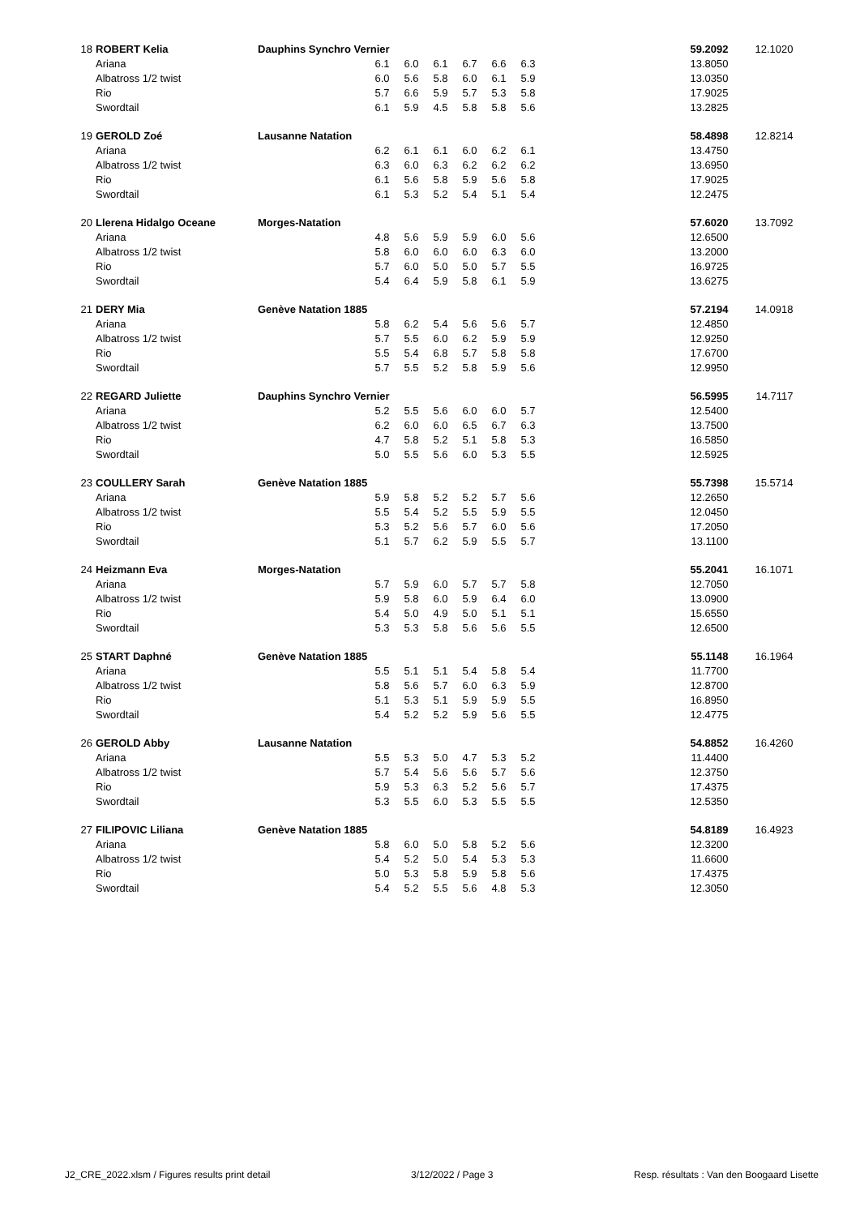| 18 | ROBERT Kelia | Dauphins Synchro Vernier | | | | | | | | 59.2092 | 12.1020 |
| | Ariana | | 6.1 | 6.0 | 6.1 | 6.7 | 6.6 | 6.3 | | 13.8050 | |
| | Albatross 1/2 twist | | 6.0 | 5.6 | 5.8 | 6.0 | 6.1 | 5.9 | | 13.0350 | |
| | Rio | | 5.7 | 6.6 | 5.9 | 5.7 | 5.3 | 5.8 | | 17.9025 | |
| | Swordtail | | 6.1 | 5.9 | 4.5 | 5.8 | 5.8 | 5.6 | | 13.2825 | |
| 19 | GEROLD Zoé | Lausanne Natation | | | | | | | | 58.4898 | 12.8214 |
| | Ariana | | 6.2 | 6.1 | 6.1 | 6.0 | 6.2 | 6.1 | | 13.4750 | |
| | Albatross 1/2 twist | | 6.3 | 6.0 | 6.3 | 6.2 | 6.2 | 6.2 | | 13.6950 | |
| | Rio | | 6.1 | 5.6 | 5.8 | 5.9 | 5.6 | 5.8 | | 17.9025 | |
| | Swordtail | | 6.1 | 5.3 | 5.2 | 5.4 | 5.1 | 5.4 | | 12.2475 | |
| 20 | Llerena Hidalgo Oceane | Morges-Natation | | | | | | | | 57.6020 | 13.7092 |
| | Ariana | | 4.8 | 5.6 | 5.9 | 5.9 | 6.0 | 5.6 | | 12.6500 | |
| | Albatross 1/2 twist | | 5.8 | 6.0 | 6.0 | 6.0 | 6.3 | 6.0 | | 13.2000 | |
| | Rio | | 5.7 | 6.0 | 5.0 | 5.0 | 5.7 | 5.5 | | 16.9725 | |
| | Swordtail | | 5.4 | 6.4 | 5.9 | 5.8 | 6.1 | 5.9 | | 13.6275 | |
| 21 | DERY Mia | Genève Natation 1885 | | | | | | | | 57.2194 | 14.0918 |
| | Ariana | | 5.8 | 6.2 | 5.4 | 5.6 | 5.6 | 5.7 | | 12.4850 | |
| | Albatross 1/2 twist | | 5.7 | 5.5 | 6.0 | 6.2 | 5.9 | 5.9 | | 12.9250 | |
| | Rio | | 5.5 | 5.4 | 6.8 | 5.7 | 5.8 | 5.8 | | 17.6700 | |
| | Swordtail | | 5.7 | 5.5 | 5.2 | 5.8 | 5.9 | 5.6 | | 12.9950 | |
| 22 | REGARD Juliette | Dauphins Synchro Vernier | | | | | | | | 56.5995 | 14.7117 |
| | Ariana | | 5.2 | 5.5 | 5.6 | 6.0 | 6.0 | 5.7 | | 12.5400 | |
| | Albatross 1/2 twist | | 6.2 | 6.0 | 6.0 | 6.5 | 6.7 | 6.3 | | 13.7500 | |
| | Rio | | 4.7 | 5.8 | 5.2 | 5.1 | 5.8 | 5.3 | | 16.5850 | |
| | Swordtail | | 5.0 | 5.5 | 5.6 | 6.0 | 5.3 | 5.5 | | 12.5925 | |
| 23 | COULLERY Sarah | Genève Natation 1885 | | | | | | | | 55.7398 | 15.5714 |
| | Ariana | | 5.9 | 5.8 | 5.2 | 5.2 | 5.7 | 5.6 | | 12.2650 | |
| | Albatross 1/2 twist | | 5.5 | 5.4 | 5.2 | 5.5 | 5.9 | 5.5 | | 12.0450 | |
| | Rio | | 5.3 | 5.2 | 5.6 | 5.7 | 6.0 | 5.6 | | 17.2050 | |
| | Swordtail | | 5.1 | 5.7 | 6.2 | 5.9 | 5.5 | 5.7 | | 13.1100 | |
| 24 | Heizmann Eva | Morges-Natation | | | | | | | | 55.2041 | 16.1071 |
| | Ariana | | 5.7 | 5.9 | 6.0 | 5.7 | 5.7 | 5.8 | | 12.7050 | |
| | Albatross 1/2 twist | | 5.9 | 5.8 | 6.0 | 5.9 | 6.4 | 6.0 | | 13.0900 | |
| | Rio | | 5.4 | 5.0 | 4.9 | 5.0 | 5.1 | 5.1 | | 15.6550 | |
| | Swordtail | | 5.3 | 5.3 | 5.8 | 5.6 | 5.6 | 5.5 | | 12.6500 | |
| 25 | START Daphné | Genève Natation 1885 | | | | | | | | 55.1148 | 16.1964 |
| | Ariana | | 5.5 | 5.1 | 5.1 | 5.4 | 5.8 | 5.4 | | 11.7700 | |
| | Albatross 1/2 twist | | 5.8 | 5.6 | 5.7 | 6.0 | 6.3 | 5.9 | | 12.8700 | |
| | Rio | | 5.1 | 5.3 | 5.1 | 5.9 | 5.9 | 5.5 | | 16.8950 | |
| | Swordtail | | 5.4 | 5.2 | 5.2 | 5.9 | 5.6 | 5.5 | | 12.4775 | |
| 26 | GEROLD Abby | Lausanne Natation | | | | | | | | 54.8852 | 16.4260 |
| | Ariana | | 5.5 | 5.3 | 5.0 | 4.7 | 5.3 | 5.2 | | 11.4400 | |
| | Albatross 1/2 twist | | 5.7 | 5.4 | 5.6 | 5.6 | 5.7 | 5.6 | | 12.3750 | |
| | Rio | | 5.9 | 5.3 | 6.3 | 5.2 | 5.6 | 5.7 | | 17.4375 | |
| | Swordtail | | 5.3 | 5.5 | 6.0 | 5.3 | 5.5 | 5.5 | | 12.5350 | |
| 27 | FILIPOVIC Liliana | Genève Natation 1885 | | | | | | | | 54.8189 | 16.4923 |
| | Ariana | | 5.8 | 6.0 | 5.0 | 5.8 | 5.2 | 5.6 | | 12.3200 | |
| | Albatross 1/2 twist | | 5.4 | 5.2 | 5.0 | 5.4 | 5.3 | 5.3 | | 11.6600 | |
| | Rio | | 5.0 | 5.3 | 5.8 | 5.9 | 5.8 | 5.6 | | 17.4375 | |
| | Swordtail | | 5.4 | 5.2 | 5.5 | 5.6 | 4.8 | 5.3 | | 12.3050 | |
J2_CRE_2022.xlsm / Figures results print detail 3/12/2022 / Page 3 Resp. résultats : Van den Boogaard Lisette